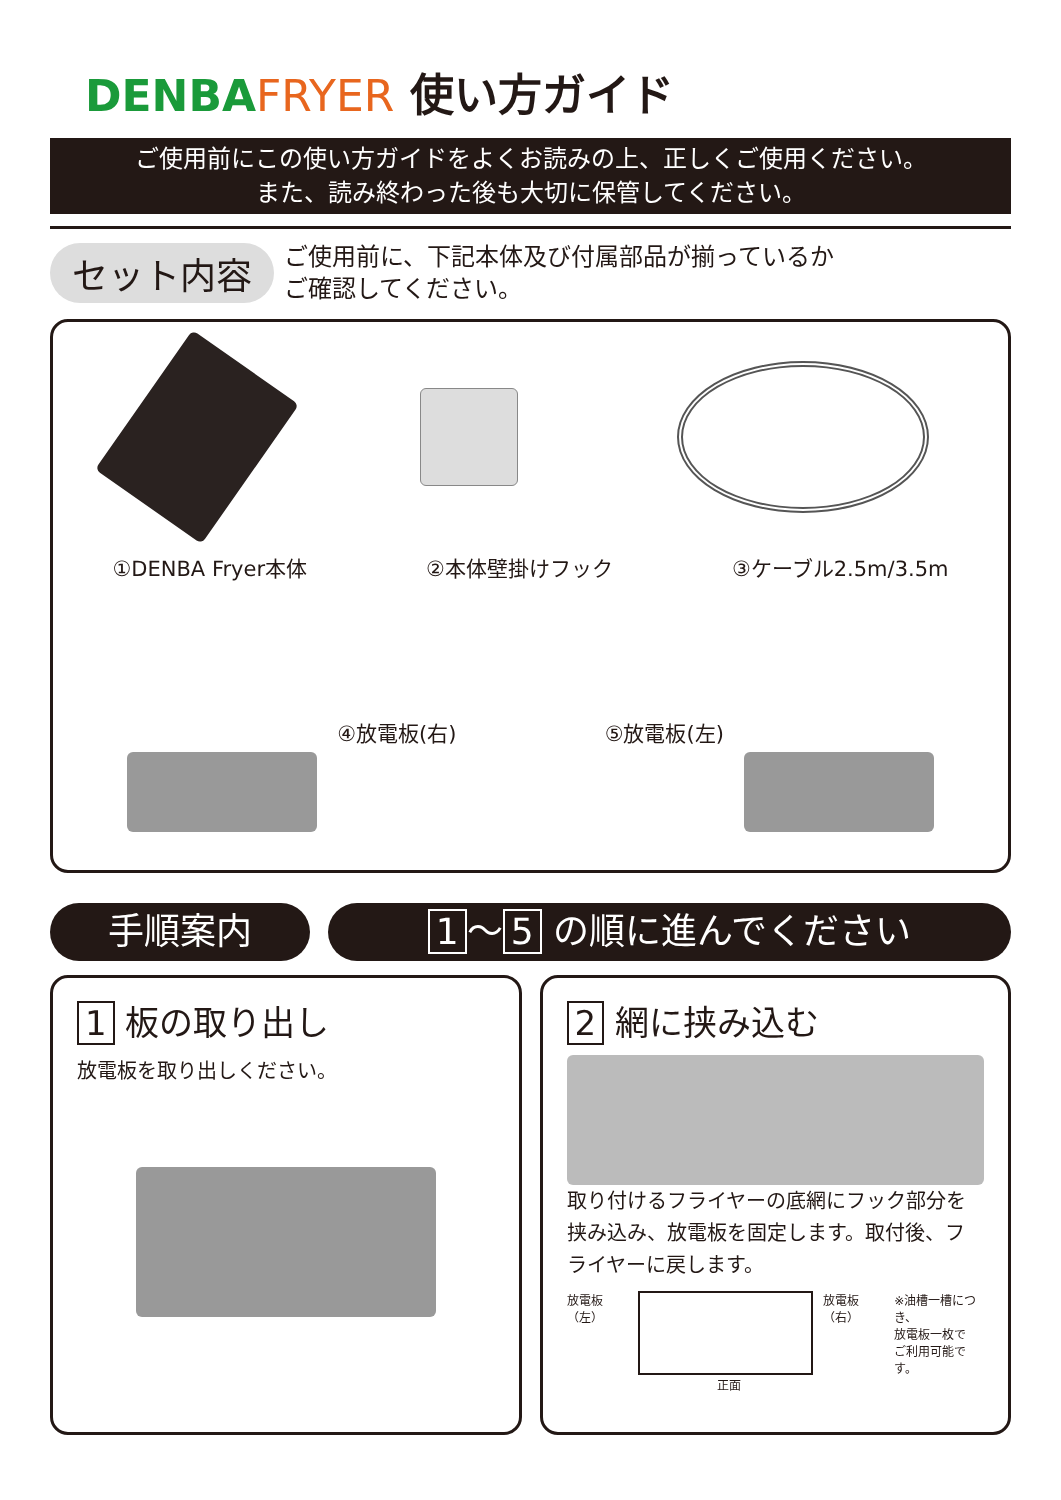DENBA FRYER 使い方ガイド
ご使用前にこの使い方ガイドをよくお読みの上、正しくご使用ください。
また、読み終わった後も大切に保管してください。
セット内容
ご使用前に、下記本体及び付属部品が揃っているか
ご確認してください。
①DENBA Fryer本体 ②本体壁掛けフック ③ケーブル2.5m/3.5m
④放電板(右) ⑤放電板(左)
手順案内 1 〜 5 の順に進んでください
1 板の取り出し
放電板を取り出しください。
2 網に挟み込む
取り付けるフライヤーの底網にフック部分を挟み込み、放電板を固定します。取付後、フライヤーに戻します。
放電板（左） 放電板（右） ※油槽一槽につき、
放電板一枚で
ご利用可能です。
正面